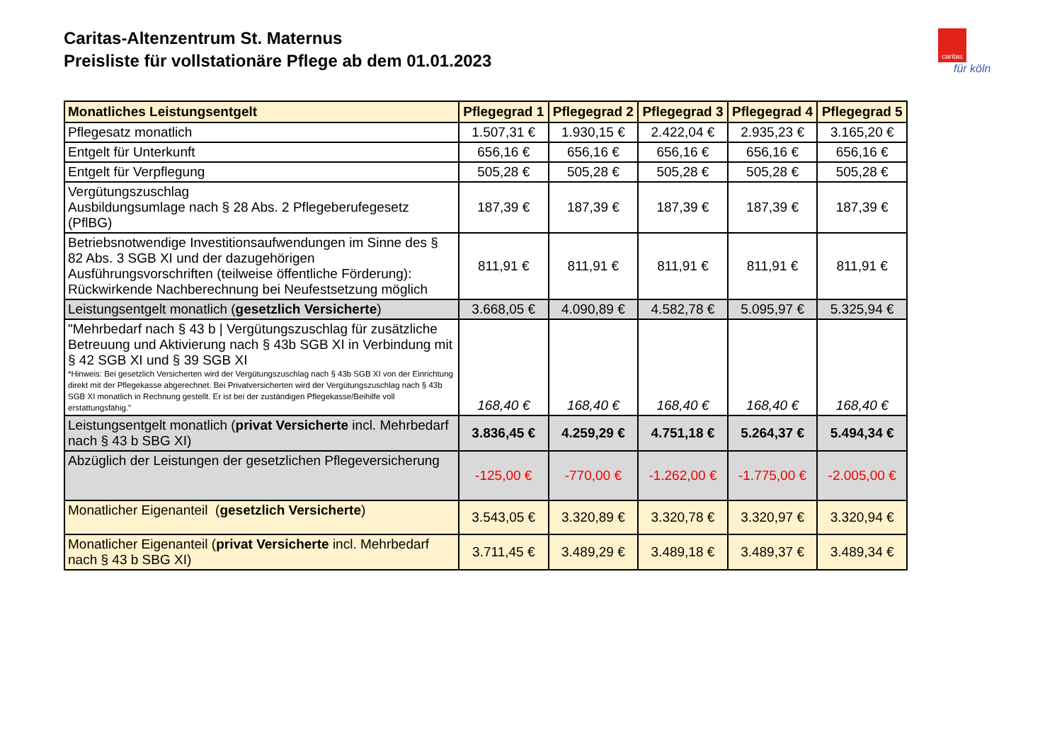Caritas-Altenzentrum St. Maternus
Preisliste für vollstationäre Pflege ab dem 01.01.2023
caritas
für köln
| Monatliches Leistungsentgelt | Pflegegrad 1 | Pflegegrad 2 | Pflegegrad 3 | Pflegegrad 4 | Pflegegrad 5 |
| --- | --- | --- | --- | --- | --- |
| Pflegesatz monatlich | 1.507,31 € | 1.930,15 € | 2.422,04 € | 2.935,23 € | 3.165,20 € |
| Entgelt für Unterkunft | 656,16 € | 656,16 € | 656,16 € | 656,16 € | 656,16 € |
| Entgelt für Verpflegung | 505,28 € | 505,28 € | 505,28 € | 505,28 € | 505,28 € |
| Vergütungszuschlag Ausbildungsumlage nach § 28 Abs. 2 Pflegeberufegesetz (PflBG) | 187,39 € | 187,39 € | 187,39 € | 187,39 € | 187,39 € |
| Betriebsnotwendige Investitionsaufwendungen im Sinne des § 82 Abs. 3 SGB XI und der dazugehörigen Ausführungsvorschriften (teilweise öffentliche Förderung): Rückwirkende Nachberechnung bei Neufestsetzung möglich | 811,91 € | 811,91 € | 811,91 € | 811,91 € | 811,91 € |
| Leistungsentgelt monatlich ( gesetzlich Versicherte ) | 3.668,05 € | 4.090,89 € | 4.582,78 € | 5.095,97 € | 5.325,94 € |
| "Mehrbedarf nach § 43 b / Vergütungszuschlag für zusätzliche Betreuung und Aktivierung nach § 43b SGB XI in Verbindung mit § 42 SGB XI und § 39 SGB XI *Hinweis: Bei gesetzlich Versicherten wird der Vergütungszuschlag nach § 43b SGB XI von der Einrichtung direkt mit der Pflegekasse abgerechnet. Bei Privatversicherten wird der Vergütungszuschlag nach § 43b SGB XI monatlich in Rechnung gestellt. Er ist bei der zuständigen Pflegekasse/Beihilfe voll erstattungsfähig." | 168,40 € | 168,40 € | 168,40 € | 168,40 € | 168,40 € |
| Leistungsentgelt monatlich ( privat Versicherte incl. Mehrbedarf nach § 43 b SBG XI) | 3.836,45 € | 4.259,29 € | 4.751,18 € | 5.264,37 € | 5.494,34 € |
| Abzüglich der Leistungen der gesetzlichen Pflegeversicherung | -125,00 € | -770,00 € | -1.262,00 € | -1.775,00 € | -2.005,00 € |
| Monatlicher Eigenanteil ( gesetzlich Versicherte ) | 3.543,05 € | 3.320,89 € | 3.320,78 € | 3.320,97 € | 3.320,94 € |
| Monatlicher Eigenanteil ( privat Versicherte incl. Mehrbedarf nach § 43 b SBG XI) | 3.711,45 € | 3.489,29 € | 3.489,18 € | 3.489,37 € | 3.489,34 € |